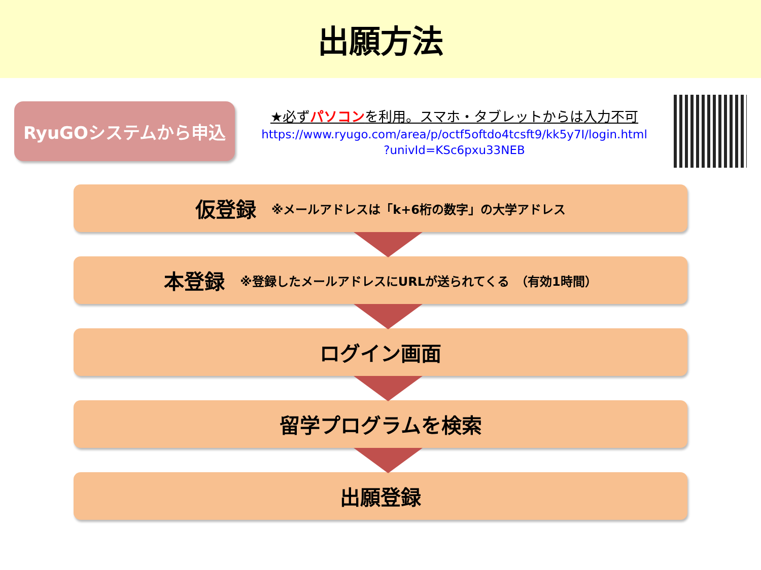出願方法
RyuGOシステムから申込
★必ずパソコンを利用。スマホ・タブレットからは入力不可
https://www.ryugo.com/area/p/octf5oftdo4tcsft9/kk5y7I/login.html
?univId=KSc6pxu33NEB
仮登録 ※メールアドレスは「k+6桁の数字」の大学アドレス
本登録 ※登録したメールアドレスにURLが送られてくる　（有効1時間）
ログイン画面
留学プログラムを検索
出願登録